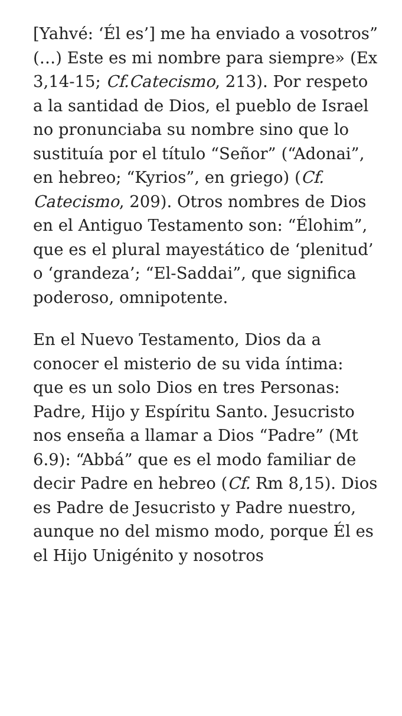[Yahvé: ‘Él es’] me ha enviado a vosotros” (…) Este es mi nombre para siempre» (Ex 3,14-15; Cf.Catecismo, 213). Por respeto a la santidad de Dios, el pueblo de Israel no pronunciaba su nombre sino que lo sustituía por el título “Señor” (“Adonai”, en hebreo; “Kyrios”, en griego) (Cf. Catecismo, 209). Otros nombres de Dios en el Antiguo Testamento son: “Élohim”, que es el plural mayestático de ‘plenitud’ o ‘grandeza’; “El-Saddai”, que significa poderoso, omnipotente.
En el Nuevo Testamento, Dios da a conocer el misterio de su vida íntima: que es un solo Dios en tres Personas: Padre, Hijo y Espíritu Santo. Jesucristo nos enseña a llamar a Dios “Padre” (Mt 6.9): “Abbá” que es el modo familiar de decir Padre en hebreo (Cf. Rm 8,15). Dios es Padre de Jesucristo y Padre nuestro, aunque no del mismo modo, porque Él es el Hijo Unigénito y nosotros